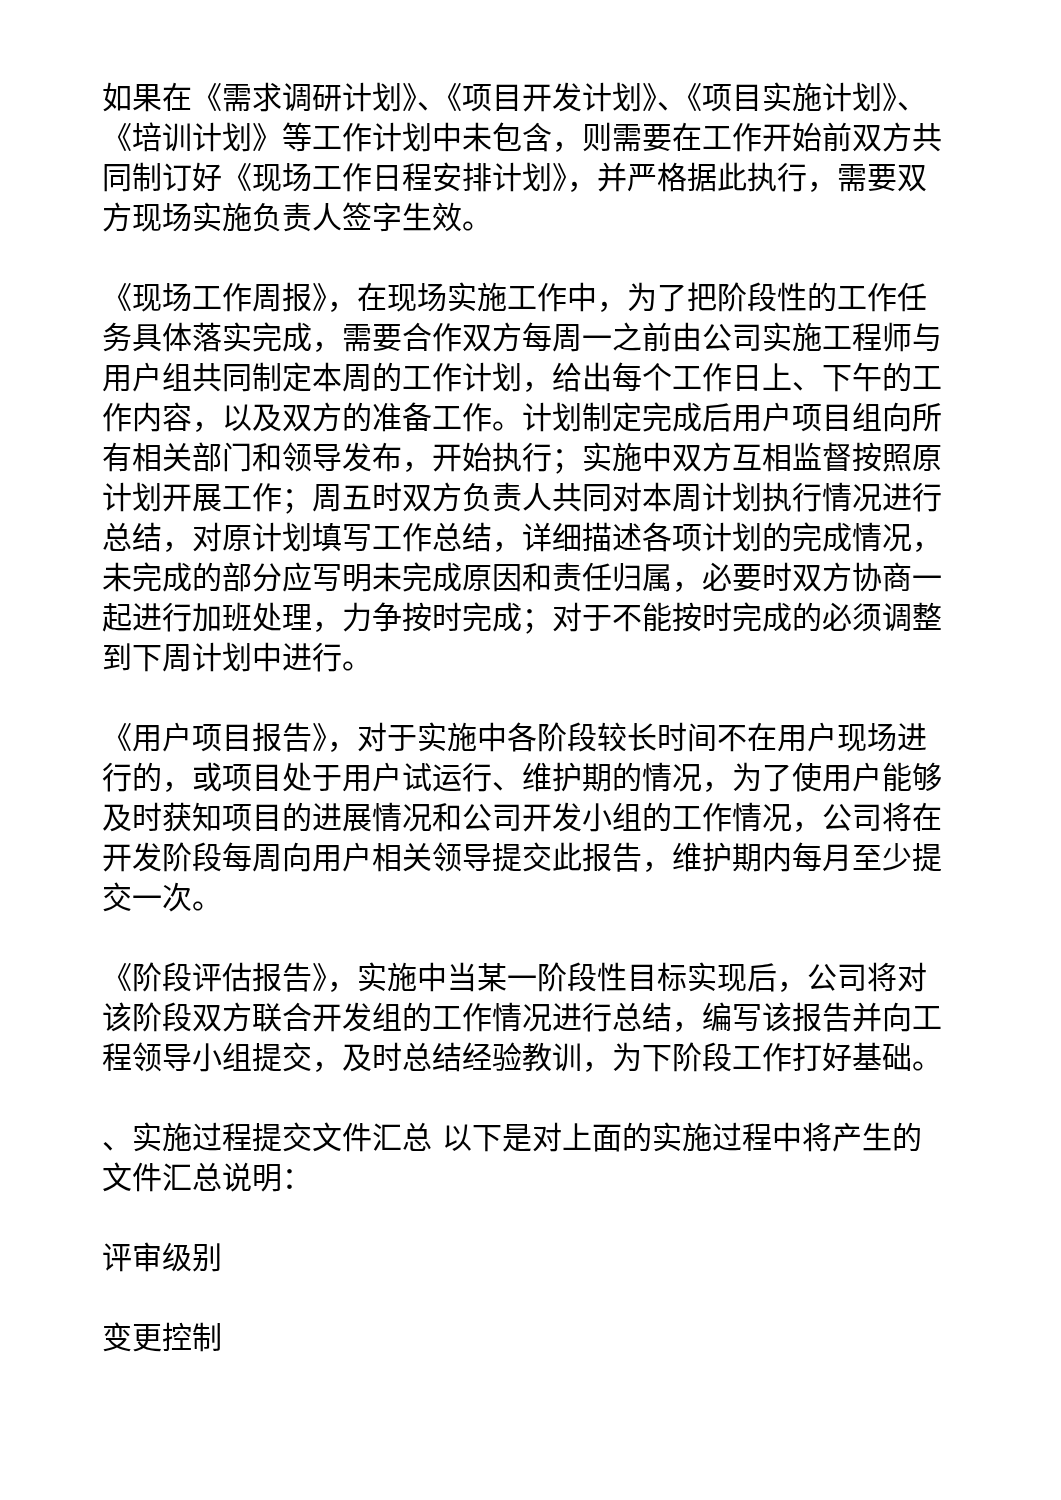如果在《需求调研计划》、《项目开发计划》、《项目实施计划》、《培训计划》等工作计划中未包含，则需要在工作开始前双方共同制订好《现场工作日程安排计划》，并严格据此执行，需要双方现场实施负责人签字生效。
《现场工作周报》，在现场实施工作中，为了把阶段性的工作任务具体落实完成，需要合作双方每周一之前由公司实施工程师与用户组共同制定本周的工作计划，给出每个工作日上、下午的工作内容，以及双方的准备工作。计划制定完成后用户项目组向所有相关部门和领导发布，开始执行；实施中双方互相监督按照原计划开展工作；周五时双方负责人共同对本周计划执行情况进行总结，对原计划填写工作总结，详细描述各项计划的完成情况，未完成的部分应写明未完成原因和责任归属，必要时双方协商一起进行加班处理，力争按时完成；对于不能按时完成的必须调整到下周计划中进行。
《用户项目报告》，对于实施中各阶段较长时间不在用户现场进行的，或项目处于用户试运行、维护期的情况，为了使用户能够及时获知项目的进展情况和公司开发小组的工作情况，公司将在开发阶段每周向用户相关领导提交此报告，维护期内每月至少提交一次。
《阶段评估报告》，实施中当某一阶段性目标实现后，公司将对该阶段双方联合开发组的工作情况进行总结，编写该报告并向工程领导小组提交，及时总结经验教训，为下阶段工作打好基础。
、实施过程提交文件汇总 以下是对上面的实施过程中将产生的文件汇总说明：
评审级别
变更控制